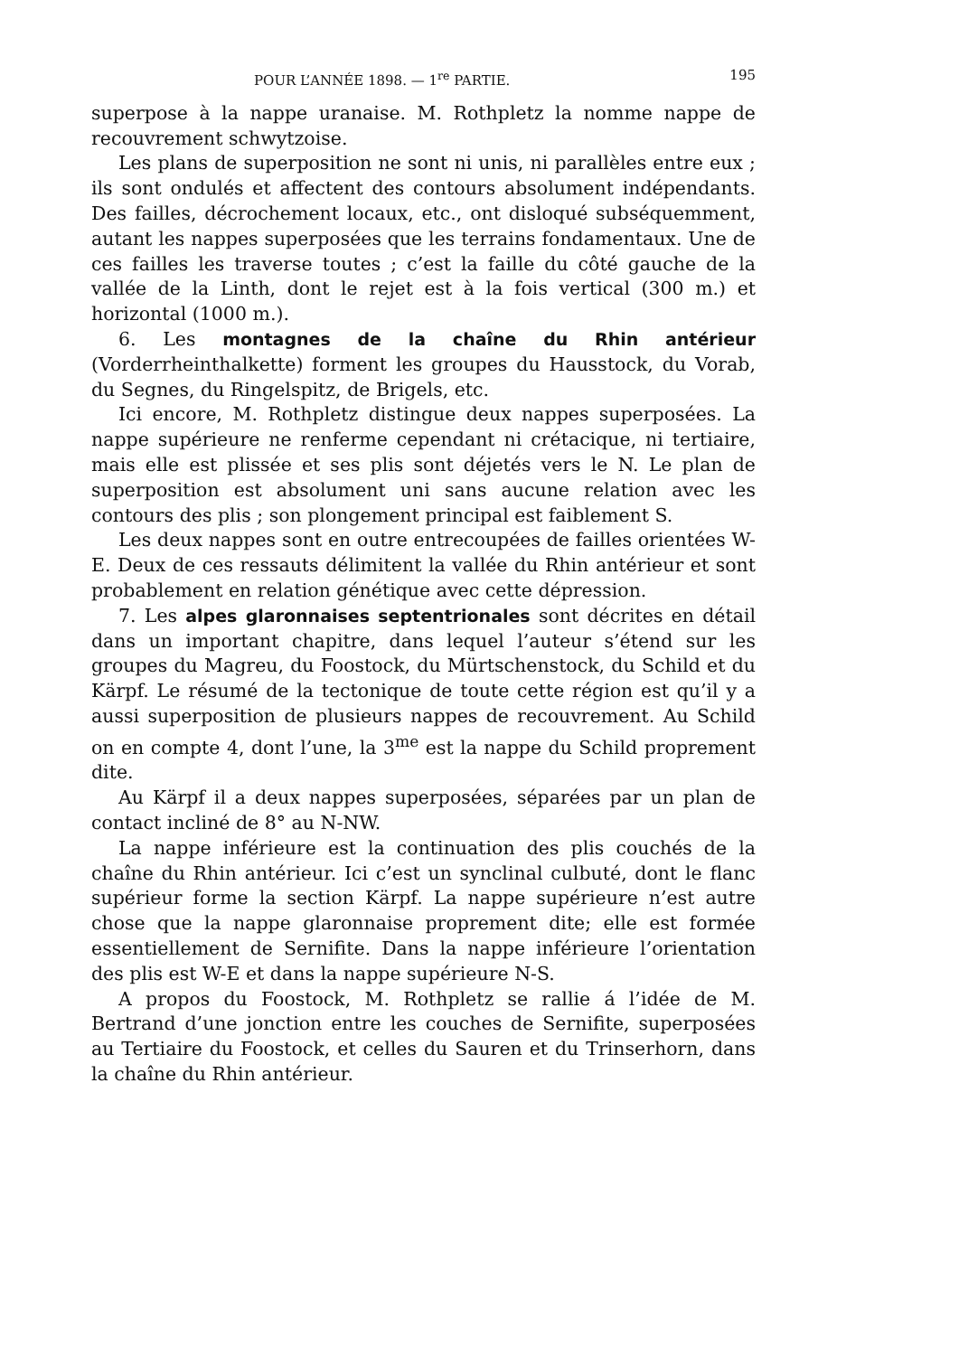POUR L’ANNÉE 1898. — 1<sup>re</sup> PARTIE. 195
superpose à la nappe uranaise. M. Rothpletz la nomme nappe de recouvrement schwytzoise.
Les plans de superposition ne sont ni unis, ni parallèles entre eux ; ils sont ondulés et affectent des contours absolument indépendants. Des failles, décrochement locaux, etc., ont disloqué subséquemment, autant les nappes superposées que les terrains fondamentaux. Une de ces failles les traverse toutes ; c’est la faille du côté gauche de la vallée de la Linth, dont le rejet est à la fois vertical (300 m.) et horizontal (1000 m.).
6. Les montagnes de la chaîne du Rhin antérieur (Vorderrheinthalkette) forment les groupes du Hausstock, du Vorab, du Segnes, du Ringelspitz, de Brigels, etc.
Ici encore, M. Rothpletz distingue deux nappes superposées. La nappe supérieure ne renferme cependant ni crétacique, ni tertiaire, mais elle est plissée et ses plis sont déjetés vers le N. Le plan de superposition est absolument uni sans aucune relation avec les contours des plis ; son plongement principal est faiblement S.
Les deux nappes sont en outre entrecoupées de failles orientées W-E. Deux de ces ressauts délimitent la vallée du Rhin antérieur et sont probablement en relation génétique avec cette dépression.
7. Les alpes glaronnaises septentrionales sont décrites en détail dans un important chapitre, dans lequel l’auteur s’étend sur les groupes du Magreu, du Foostock, du Mürtschenstock, du Schild et du Kärpf. Le résumé de la tectonique de toute cette région est qu’il y a aussi superposition de plusieurs nappes de recouvrement. Au Schild on en compte 4, dont l’une, la 3<sup>me</sup> est la nappe du Schild proprement dite.
Au Kärpf il a deux nappes superposées, séparées par un plan de contact incliné de 8° au N-NW.
La nappe inférieure est la continuation des plis couchés de la chaîne du Rhin antérieur. Ici c’est un synclinal culbuté, dont le flanc supérieur forme la section Kärpf. La nappe supérieure n’est autre chose que la nappe glaronnaise proprement dite; elle est formée essentiellement de Sernifite. Dans la nappe inférieure l’orientation des plis est W-E et dans la nappe supérieure N-S.
A propos du Foostock, M. Rothpletz se rallie á l’idée de M. Bertrand d’une jonction entre les couches de Sernifite, superposées au Tertiaire du Foostock, et celles du Sauren et du Trinserhorn, dans la chaîne du Rhin antérieur.